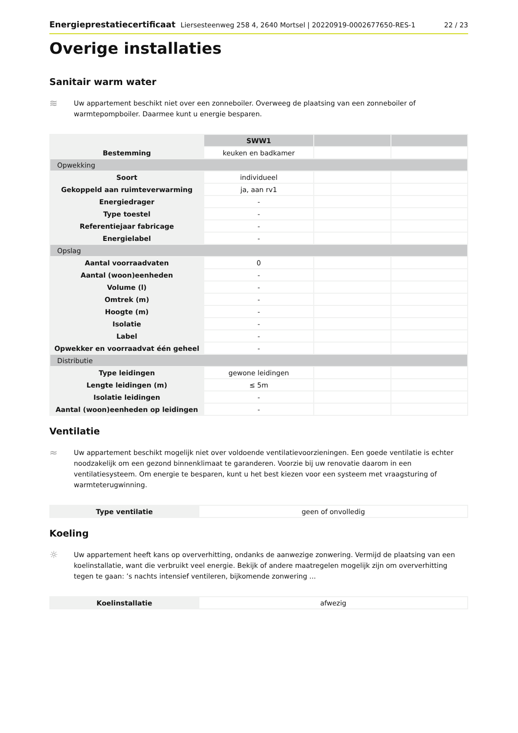Energieprestatiecertificaat Liersesteenweg 258 4, 2640 Mortsel | 20220919-0002677650-RES-1 22 / 23
Overige installaties
Sanitair warm water
≋
Uw appartement beschikt niet over een zonneboiler. Overweeg de plaatsing van een zonneboiler of warmtepompboiler. Daarmee kunt u energie besparen.
| | SWW1 | | |
| Bestemming | keuken en badkamer | | |
| Opwekking | | | |
| Soort | individueel | | |
| Gekoppeld aan ruimteverwarming | ja, aan rv1 | | |
| Energiedrager | - | | |
| Type toestel | - | | |
| Referentiejaar fabricage | - | | |
| Energielabel | - | | |
| Opslag | | | |
| Aantal voorraadvaten | 0 | | |
| Aantal (woon)eenheden | - | | |
| Volume (l) | - | | |
| Omtrek (m) | - | | |
| Hoogte (m) | - | | |
| Isolatie | - | | |
| Label | - | | |
| Opwekker en voorraadvat één geheel | - | | |
| Distributie | | | |
| Type leidingen | gewone leidingen | | |
| Lengte leidingen (m) | ≤ 5m | | |
| Isolatie leidingen | - | | |
| Aantal (woon)eenheden op leidingen | - | | |
Ventilatie
≈
Uw appartement beschikt mogelijk niet over voldoende ventilatievoorzieningen. Een goede ventilatie is echter noodzakelijk om een gezond binnenklimaat te garanderen. Voorzie bij uw renovatie daarom in een ventilatiesysteem. Om energie te besparen, kunt u het best kiezen voor een systeem met vraagsturing of warmteterugwinning.
| Type ventilatie | geen of onvolledig |
Koeling
☼
Uw appartement heeft kans op oververhitting, ondanks de aanwezige zonwering. Vermijd de plaatsing van een koelinstallatie, want die verbruikt veel energie. Bekijk of andere maatregelen mogelijk zijn om oververhitting tegen te gaan: ’s nachts intensief ventileren, bijkomende zonwering ...
| Koelinstallatie | afwezig |